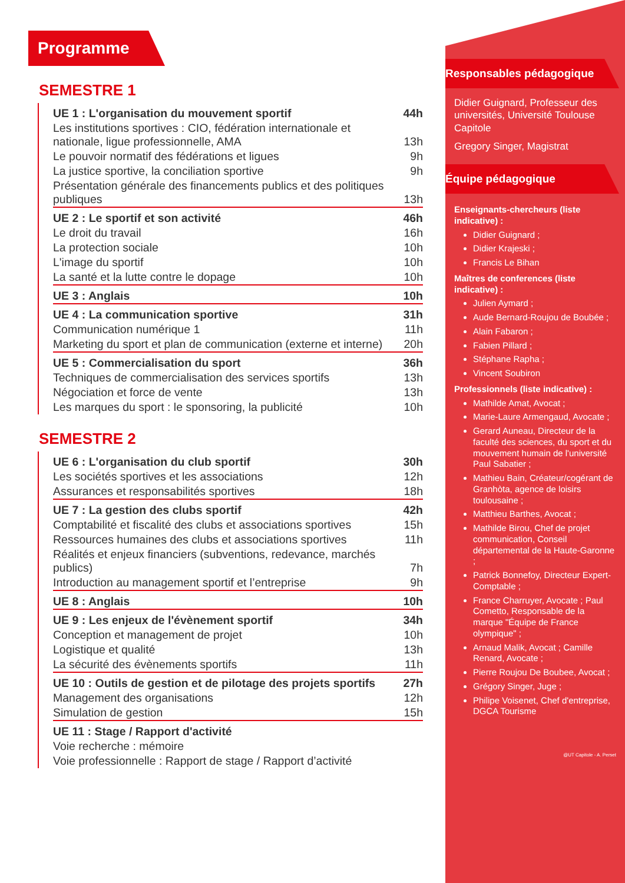Programme
SEMESTRE 1
| UE 1 : L'organisation du mouvement sportif | 44h |
| Les institutions sportives : CIO, fédération internationale et nationale, ligue professionnelle, AMA | 13h |
| Le pouvoir normatif des fédérations et ligues | 9h |
| La justice sportive, la conciliation sportive | 9h |
| Présentation générale des financements publics et des politiques publiques | 13h |
| UE 2 : Le sportif et son activité | 46h |
| Le droit du travail | 16h |
| La protection sociale | 10h |
| L'image du sportif | 10h |
| La santé et la lutte contre le dopage | 10h |
| UE 3 : Anglais | 10h |
| UE 4 : La communication sportive | 31h |
| Communication numérique 1 | 11h |
| Marketing du sport et plan de communication (externe et interne) | 20h |
| UE 5 : Commercialisation du sport | 36h |
| Techniques de commercialisation des services sportifs | 13h |
| Négociation et force de vente | 13h |
| Les marques du sport : le sponsoring, la publicité | 10h |
SEMESTRE 2
| UE 6 : L'organisation du club sportif | 30h |
| Les sociétés sportives et les associations | 12h |
| Assurances et responsabilités sportives | 18h |
| UE 7 : La gestion des clubs sportif | 42h |
| Comptabilité et fiscalité des clubs et associations sportives | 15h |
| Ressources humaines des clubs et associations sportives | 11h |
| Réalités et enjeux financiers (subventions, redevance, marchés publics) | 7h |
| Introduction au management sportif et l’entreprise | 9h |
| UE 8 : Anglais | 10h |
| UE 9 : Les enjeux de l'évènement sportif | 34h |
| Conception et management de projet | 10h |
| Logistique et qualité | 13h |
| La sécurité des évènements sportifs | 11h |
| UE 10 : Outils de gestion et de pilotage des projets sportifs | 27h |
| Management des organisations | 12h |
| Simulation de gestion | 15h |
| UE 11 : Stage / Rapport d'activité | |
| Voie recherche : mémoire | |
| Voie professionnelle : Rapport de stage / Rapport d’activité | |
Responsables pédagogique
Didier Guignard, Professeur des universités, Université Toulouse Capitole
Gregory Singer, Magistrat
Équipe pédagogique
Enseignants-chercheurs (liste indicative) :
Didier Guignard ;
Didier Krajeski ;
Francis Le Bihan
Maîtres de conferences (liste indicative) :
Julien Aymard ;
Aude Bernard-Roujou de Boubée ;
Alain Fabaron ;
Fabien Pillard ;
Stéphane Rapha ;
Vincent Soubiron
Professionnels (liste indicative) :
Mathilde Amat, Avocat ;
Marie-Laure Armengaud, Avocate ;
Gerard Auneau, Directeur de la faculté des sciences, du sport et du mouvement humain de l'université Paul Sabatier ;
Mathieu Bain, Créateur/cogérant de Granhòta, agence de loisirs toulousaine ;
Matthieu Barthes, Avocat ;
Mathilde Birou, Chef de projet communication, Conseil départemental de la Haute-Garonne ;
Patrick Bonnefoy, Directeur Expert-Comptable ;
France Charruyer, Avocate ; Paul Cometto, Responsable de la marque "Équipe de France olympique" ;
Arnaud Malik, Avocat ; Camille Renard, Avocate ;
Pierre Roujou De Boubee, Avocat ;
Grégory Singer, Juge ;
Philipe Voisenet, Chef d'entreprise, DGCA Tourisme
@UT Capitole - A. Perset